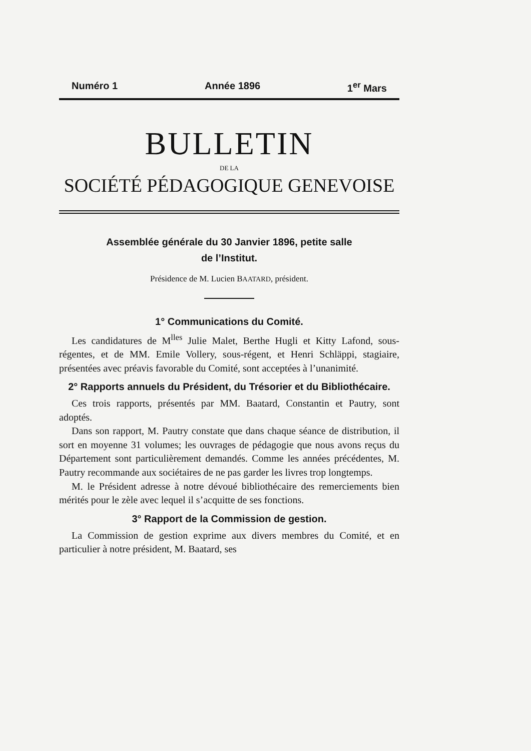Numéro 1 Année 1896 1<sup>er</sup> Mars
BULLETIN
DE LA
SOCIÉTÉ PÉDAGOGIQUE GENEVOISE
Assemblée générale du 30 Janvier 1896, petite salle
de l’Institut.
Présidence de M. Lucien BAATARD, président.
1° Communications du Comité.
Les candidatures de M<sup>lles</sup> Julie Malet, Berthe Hugli et Kitty Lafond, sous-régentes, et de MM. Emile Vollery, sous-régent, et Henri Schläppi, stagiaire, présentées avec préavis favorable du Comité, sont acceptées à l’unanimité.
2° Rapports annuels du Président, du Trésorier et du Bibliothécaire.
Ces trois rapports, présentés par MM. Baatard, Constantin et Pautry, sont adoptés.
Dans son rapport, M. Pautry constate que dans chaque séance de distribution, il sort en moyenne 31 volumes; les ouvrages de pédagogie que nous avons reçus du Département sont particulièrement demandés. Comme les années précédentes, M. Pautry recommande aux sociétaires de ne pas garder les livres trop longtemps.
M. le Président adresse à notre dévoué bibliothécaire des remerciements bien mérités pour le zèle avec lequel il s’acquitte de ses fonctions.
3° Rapport de la Commission de gestion.
La Commission de gestion exprime aux divers membres du Comité, et en particulier à notre président, M. Baatard, ses